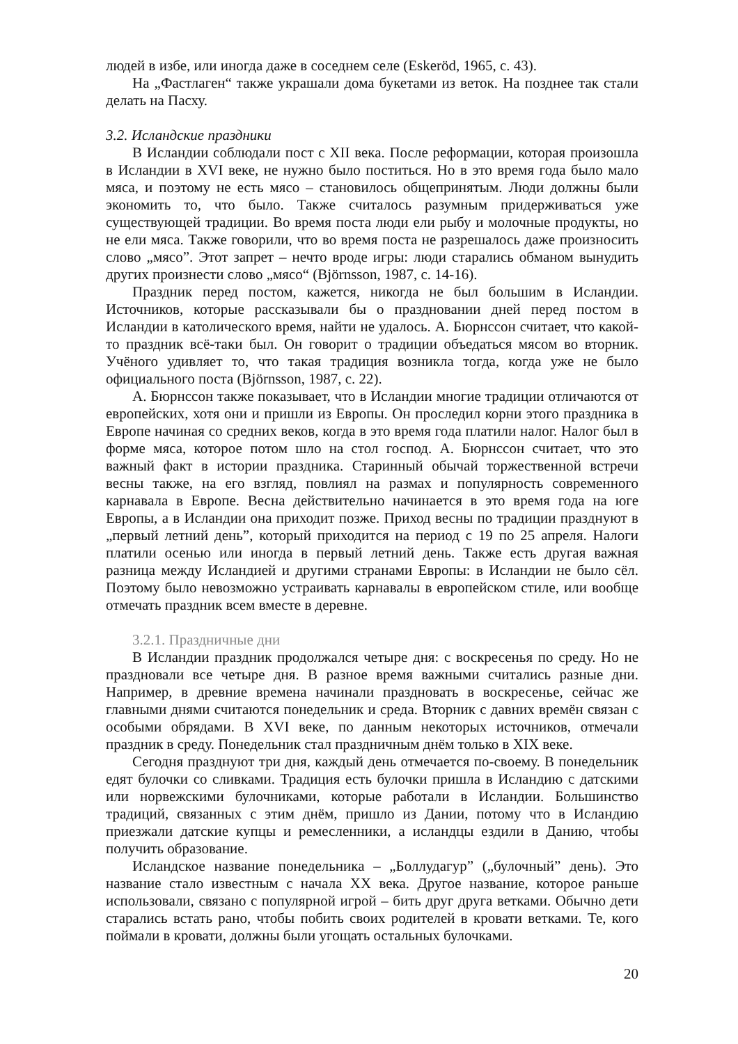людей в избе, или иногда даже в соседнем селе (Eskeröd, 1965, с. 43).
На „Фастлаген“ также украшали дома букетами из веток. На позднее так стали делать на Пасху.
3.2. Исландские праздники
В Исландии соблюдали пост с XII века. После реформации, которая произошла в Исландии в XVI веке, не нужно было поститься. Но в это время года было мало мяса, и поэтому не есть мясо – становилось общепринятым. Люди должны были экономить то, что было. Также считалось разумным придерживаться уже существующей традиции. Во время поста люди ели рыбу и молочные продукты, но не ели мяса. Также говорили, что во время поста не разрешалось даже произносить слово „мясо”. Этот запрет – нечто вроде игры: люди старались обманом вынудить других произнести слово „мясо“ (Björnsson, 1987, с. 14-16).
Праздник перед постом, кажется, никогда не был большим в Исландии. Источников, которые рассказывали бы о праздновании дней перед постом в Исландии в католического время, найти не удалось. А. Бюрнссон считает, что какой-то праздник всё-таки был. Он говорит о традиции объедаться мясом во вторник. Учёного удивляет то, что такая традиция возникла тогда, когда уже не было официального поста (Björnsson, 1987, с. 22).
А. Бюрнссон также показывает, что в Исландии многие традиции отличаются от европейских, хотя они и пришли из Европы. Он проследил корни этого праздника в Европе начиная со средних веков, когда в это время года платили налог. Налог был в форме мяса, которое потом шло на стол господ. А. Бюрнссон считает, что это важный факт в истории праздника. Старинный обычай торжественной встречи весны также, на его взгляд, повлиял на размах и популярность современного карнавала в Европе. Весна действительно начинается в это время года на юге Европы, а в Исландии она приходит позже. Приход весны по традиции празднуют в „первый летний день”, который приходится на период с 19 по 25 апреля. Налоги платили осенью или иногда в первый летний день. Также есть другая важная разница между Исландией и другими странами Европы: в Исландии не было сёл. Поэтому было невозможно устраивать карнавалы в европейском стиле, или вообще отмечать праздник всем вместе в деревне.
3.2.1. Праздничные дни
В Исландии праздник продолжался четыре дня: с воскресенья по среду. Но не праздновали все четыре дня. В разное время важными считались разные дни. Например, в древние времена начинали праздновать в воскресенье, сейчас же главными днями считаются понедельник и среда. Вторник с давних времён связан с особыми обрядами. В XVI веке, по данным некоторых источников, отмечали праздник в среду. Понедельник стал праздничным днём только в XIX веке.
Сегодня празднуют три дня, каждый день отмечается по-своему. В понедельник едят булочки со сливками. Традиция есть булочки пришла в Исландию с датскими или норвежскими булочниками, которые работали в Исландии. Большинство традиций, связанных с этим днём, пришло из Дании, потому что в Исландию приезжали датские купцы и ремесленники, а исландцы ездили в Данию, чтобы получить образование.
Исландское название понедельника – „Боллудагур” („булочный” день). Это название стало известным с начала XX века. Другое название, которое раньше использовали, связано с популярной игрой – бить друг друга ветками. Обычно дети старались встать рано, чтобы побить своих родителей в кровати ветками. Те, кого поймали в кровати, должны были угощать остальных булочками.
20